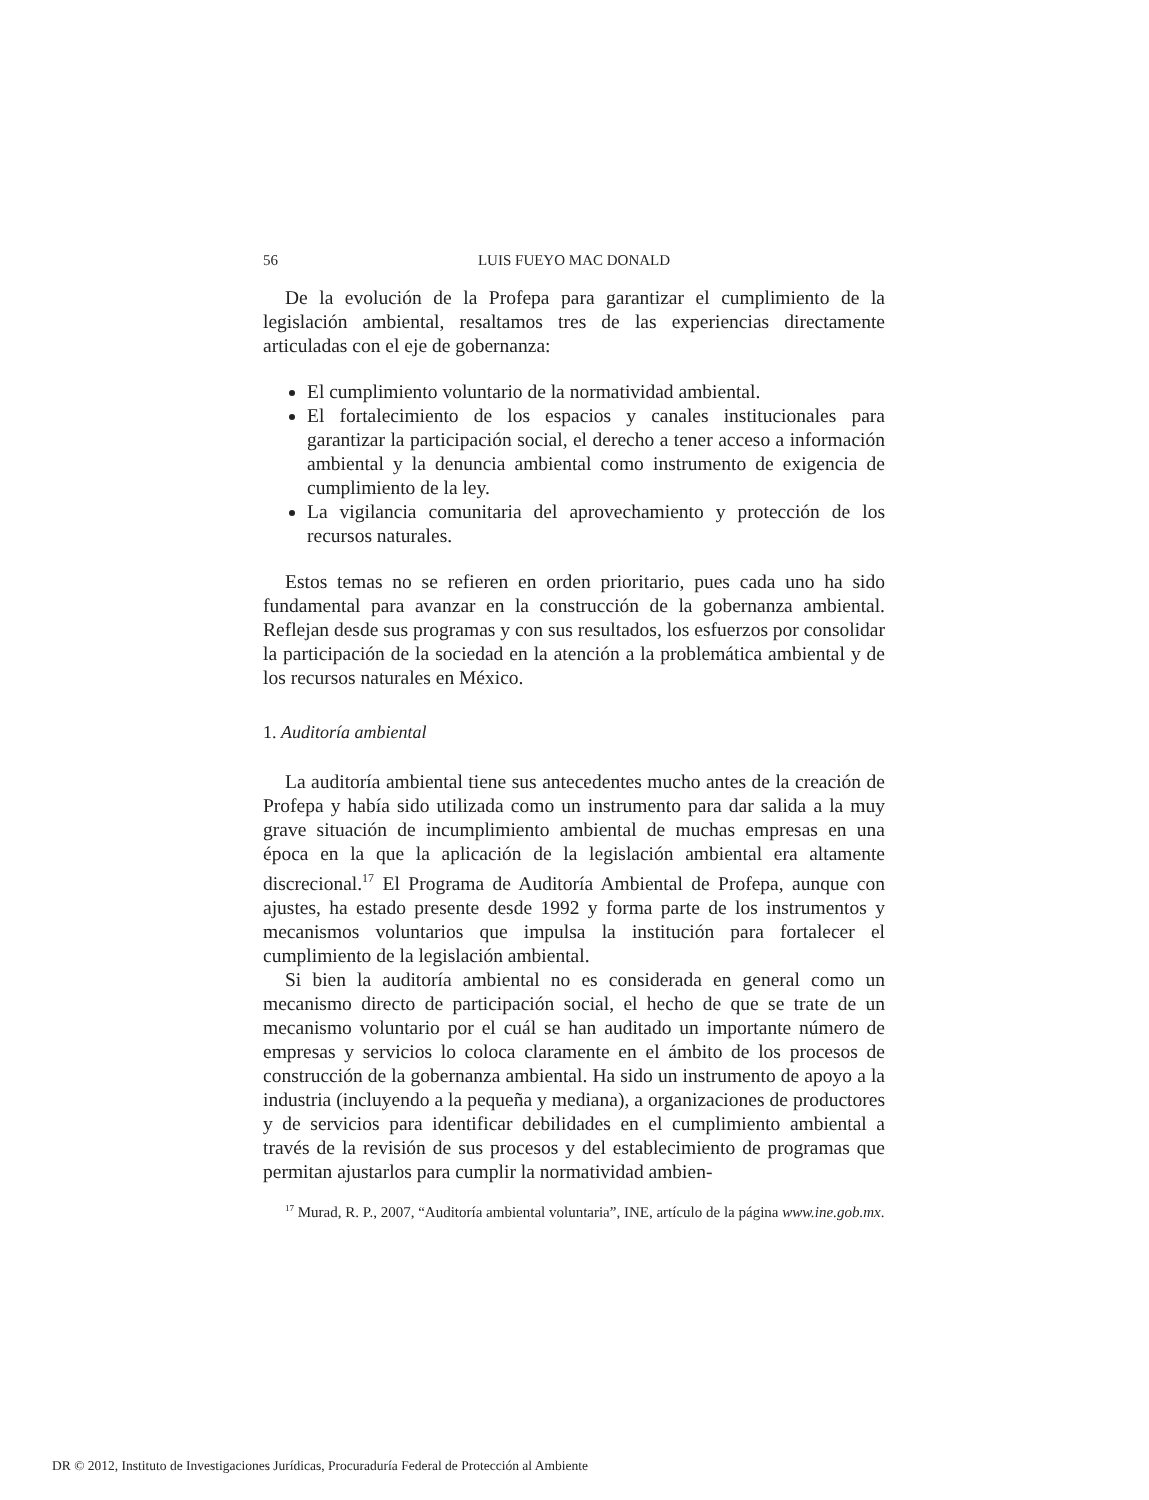56 LUIS FUEYO MAC DONALD
De la evolución de la Profepa para garantizar el cumplimiento de la legislación ambiental, resaltamos tres de las experiencias directamente articuladas con el eje de gobernanza:
El cumplimiento voluntario de la normatividad ambiental.
El fortalecimiento de los espacios y canales institucionales para garantizar la participación social, el derecho a tener acceso a información ambiental y la denuncia ambiental como instrumento de exigencia de cumplimiento de la ley.
La vigilancia comunitaria del aprovechamiento y protección de los recursos naturales.
Estos temas no se refieren en orden prioritario, pues cada uno ha sido fundamental para avanzar en la construcción de la gobernanza ambiental. Reflejan desde sus programas y con sus resultados, los esfuerzos por consolidar la participación de la sociedad en la atención a la problemática ambiental y de los recursos naturales en México.
1. Auditoría ambiental
La auditoría ambiental tiene sus antecedentes mucho antes de la creación de Profepa y había sido utilizada como un instrumento para dar salida a la muy grave situación de incumplimiento ambiental de muchas empresas en una época en la que la aplicación de la legislación ambiental era altamente discrecional.<sup>17</sup> El Programa de Auditoría Ambiental de Profepa, aunque con ajustes, ha estado presente desde 1992 y forma parte de los instrumentos y mecanismos voluntarios que impulsa la institución para fortalecer el cumplimiento de la legislación ambiental.
Si bien la auditoría ambiental no es considerada en general como un mecanismo directo de participación social, el hecho de que se trate de un mecanismo voluntario por el cuál se han auditado un importante número de empresas y servicios lo coloca claramente en el ámbito de los procesos de construcción de la gobernanza ambiental. Ha sido un instrumento de apoyo a la industria (incluyendo a la pequeña y mediana), a organizaciones de productores y de servicios para identificar debilidades en el cumplimiento ambiental a través de la revisión de sus procesos y del establecimiento de programas que permitan ajustarlos para cumplir la normatividad ambien-
<sup>17</sup> Murad, R. P., 2007, “Auditoría ambiental voluntaria”, INE, artículo de la página www.ine.gob.mx.
DR © 2012, Instituto de Investigaciones Jurídicas, Procuraduría Federal de Protección al Ambiente